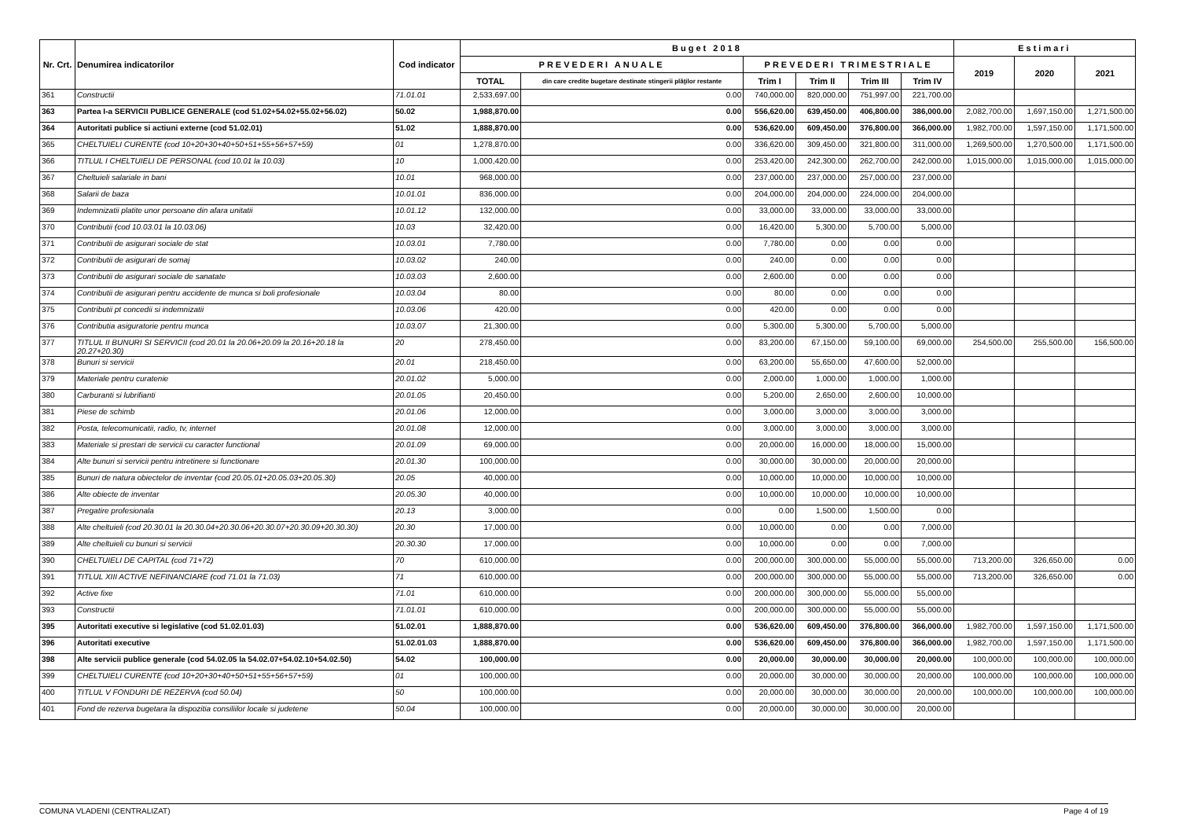| Nr. Crt. | Denumirea indicatorilor | Cod indicator | Buget 2018 | | | | | | Estimari | | |
| --- | --- | --- | --- | --- | --- | --- | --- | --- | --- | --- | --- |
| | | | PREVEDERI ANUALE | | PREVEDERI TRIMESTRIALE | | | | 2019 | 2020 | 2021 |
| | | | TOTAL | din care credite bugetare destinate stingerii plăţilor restante | Trim I | Trim II | Trim III | Trim IV | | | |
| 361 | Constructii | 71.01.01 | 2,533,697.00 | 0.00 | 740,000.00 | 820,000.00 | 751,997.00 | 221,700.00 | | | |
| 363 | Partea I-a SERVICII PUBLICE GENERALE (cod 51.02+54.02+55.02+56.02) | 50.02 | 1,988,870.00 | 0.00 | 556,620.00 | 639,450.00 | 406,800.00 | 386,000.00 | 2,082,700.00 | 1,697,150.00 | 1,271,500.00 |
| 364 | Autoritati publice si actiuni externe (cod 51.02.01) | 51.02 | 1,888,870.00 | 0.00 | 536,620.00 | 609,450.00 | 376,800.00 | 366,000.00 | 1,982,700.00 | 1,597,150.00 | 1,171,500.00 |
| 365 | CHELTUIELI CURENTE (cod 10+20+30+40+50+51+55+56+57+59) | 01 | 1,278,870.00 | 0.00 | 336,620.00 | 309,450.00 | 321,800.00 | 311,000.00 | 1,269,500.00 | 1,270,500.00 | 1,171,500.00 |
| 366 | TITLUL I CHELTUIELI DE PERSONAL (cod 10.01 la 10.03) | 10 | 1,000,420.00 | 0.00 | 253,420.00 | 242,300.00 | 262,700.00 | 242,000.00 | 1,015,000.00 | 1,015,000.00 | 1,015,000.00 |
| 367 | Cheltuieli salariale in bani | 10.01 | 968,000.00 | 0.00 | 237,000.00 | 237,000.00 | 257,000.00 | 237,000.00 | | | |
| 368 | Salarii de baza | 10.01.01 | 836,000.00 | 0.00 | 204,000.00 | 204,000.00 | 224,000.00 | 204,000.00 | | | |
| 369 | Indemnizatii platite unor persoane din afara unitatii | 10.01.12 | 132,000.00 | 0.00 | 33,000.00 | 33,000.00 | 33,000.00 | 33,000.00 | | | |
| 370 | Contributii (cod 10.03.01 la 10.03.06) | 10.03 | 32,420.00 | 0.00 | 16,420.00 | 5,300.00 | 5,700.00 | 5,000.00 | | | |
| 371 | Contributii de asigurari sociale de stat | 10.03.01 | 7,780.00 | 0.00 | 7,780.00 | 0.00 | 0.00 | 0.00 | | | |
| 372 | Contributii de asigurari de somaj | 10.03.02 | 240.00 | 0.00 | 240.00 | 0.00 | 0.00 | 0.00 | | | |
| 373 | Contributii de asigurari sociale de sanatate | 10.03.03 | 2,600.00 | 0.00 | 2,600.00 | 0.00 | 0.00 | 0.00 | | | |
| 374 | Contributii de asigurari pentru accidente de munca si boli profesionale | 10.03.04 | 80.00 | 0.00 | 80.00 | 0.00 | 0.00 | 0.00 | | | |
| 375 | Contributii pt concedii si indemnizatii | 10.03.06 | 420.00 | 0.00 | 420.00 | 0.00 | 0.00 | 0.00 | | | |
| 376 | Contributia asiguratorie pentru munca | 10.03.07 | 21,300.00 | 0.00 | 5,300.00 | 5,300.00 | 5,700.00 | 5,000.00 | | | |
| 377 | TITLUL II BUNURI SI SERVICII (cod 20.01 la 20.06+20.09 la 20.16+20.18 la 20.27+20.30) | 20 | 278,450.00 | 0.00 | 83,200.00 | 67,150.00 | 59,100.00 | 69,000.00 | 254,500.00 | 255,500.00 | 156,500.00 |
| 378 | Bunuri si servicii | 20.01 | 218,450.00 | 0.00 | 63,200.00 | 55,650.00 | 47,600.00 | 52,000.00 | | | |
| 379 | Materiale pentru curatenie | 20.01.02 | 5,000.00 | 0.00 | 2,000.00 | 1,000.00 | 1,000.00 | 1,000.00 | | | |
| 380 | Carburanti si lubrifianti | 20.01.05 | 20,450.00 | 0.00 | 5,200.00 | 2,650.00 | 2,600.00 | 10,000.00 | | | |
| 381 | Piese de schimb | 20.01.06 | 12,000.00 | 0.00 | 3,000.00 | 3,000.00 | 3,000.00 | 3,000.00 | | | |
| 382 | Posta, telecomunicatii, radio, tv, internet | 20.01.08 | 12,000.00 | 0.00 | 3,000.00 | 3,000.00 | 3,000.00 | 3,000.00 | | | |
| 383 | Materiale si prestari de servicii cu caracter functional | 20.01.09 | 69,000.00 | 0.00 | 20,000.00 | 16,000.00 | 18,000.00 | 15,000.00 | | | |
| 384 | Alte bunuri si servicii pentru intretinere si functionare | 20.01.30 | 100,000.00 | 0.00 | 30,000.00 | 30,000.00 | 20,000.00 | 20,000.00 | | | |
| 385 | Bunuri de natura obiectelor de inventar (cod 20.05.01+20.05.03+20.05.30) | 20.05 | 40,000.00 | 0.00 | 10,000.00 | 10,000.00 | 10,000.00 | 10,000.00 | | | |
| 386 | Alte obiecte de inventar | 20.05.30 | 40,000.00 | 0.00 | 10,000.00 | 10,000.00 | 10,000.00 | 10,000.00 | | | |
| 387 | Pregatire profesionala | 20.13 | 3,000.00 | 0.00 | 0.00 | 1,500.00 | 1,500.00 | 0.00 | | | |
| 388 | Alte cheltuieli (cod 20.30.01 la 20.30.04+20.30.06+20.30.07+20.30.09+20.30.30) | 20.30 | 17,000.00 | 0.00 | 10,000.00 | 0.00 | 0.00 | 7,000.00 | | | |
| 389 | Alte cheltuieli cu bunuri si servicii | 20.30.30 | 17,000.00 | 0.00 | 10,000.00 | 0.00 | 0.00 | 7,000.00 | | | |
| 390 | CHELTUIELI DE CAPITAL (cod 71+72) | 70 | 610,000.00 | 0.00 | 200,000.00 | 300,000.00 | 55,000.00 | 55,000.00 | 713,200.00 | 326,650.00 | 0.00 |
| 391 | TITLUL XIII ACTIVE NEFINANCIARE (cod 71.01 la 71.03) | 71 | 610,000.00 | 0.00 | 200,000.00 | 300,000.00 | 55,000.00 | 55,000.00 | 713,200.00 | 326,650.00 | 0.00 |
| 392 | Active fixe | 71.01 | 610,000.00 | 0.00 | 200,000.00 | 300,000.00 | 55,000.00 | 55,000.00 | | | |
| 393 | Constructii | 71.01.01 | 610,000.00 | 0.00 | 200,000.00 | 300,000.00 | 55,000.00 | 55,000.00 | | | |
| 395 | Autoritati executive si legislative (cod 51.02.01.03) | 51.02.01 | 1,888,870.00 | 0.00 | 536,620.00 | 609,450.00 | 376,800.00 | 366,000.00 | 1,982,700.00 | 1,597,150.00 | 1,171,500.00 |
| 396 | Autoritati executive | 51.02.01.03 | 1,888,870.00 | 0.00 | 536,620.00 | 609,450.00 | 376,800.00 | 366,000.00 | 1,982,700.00 | 1,597,150.00 | 1,171,500.00 |
| 398 | Alte servicii publice generale (cod 54.02.05 la 54.02.07+54.02.10+54.02.50) | 54.02 | 100,000.00 | 0.00 | 20,000.00 | 30,000.00 | 30,000.00 | 20,000.00 | 100,000.00 | 100,000.00 | 100,000.00 |
| 399 | CHELTUIELI CURENTE (cod 10+20+30+40+50+51+55+56+57+59) | 01 | 100,000.00 | 0.00 | 20,000.00 | 30,000.00 | 30,000.00 | 20,000.00 | 100,000.00 | 100,000.00 | 100,000.00 |
| 400 | TITLUL V FONDURI DE REZERVA (cod 50.04) | 50 | 100,000.00 | 0.00 | 20,000.00 | 30,000.00 | 30,000.00 | 20,000.00 | 100,000.00 | 100,000.00 | 100,000.00 |
| 401 | Fond de rezerva bugetara la dispozitia consiliilor locale si judetene | 50.04 | 100,000.00 | 0.00 | 20,000.00 | 30,000.00 | 30,000.00 | 20,000.00 | | | |
COMUNA VLADENI (CENTRALIZAT) Page 4 of 19